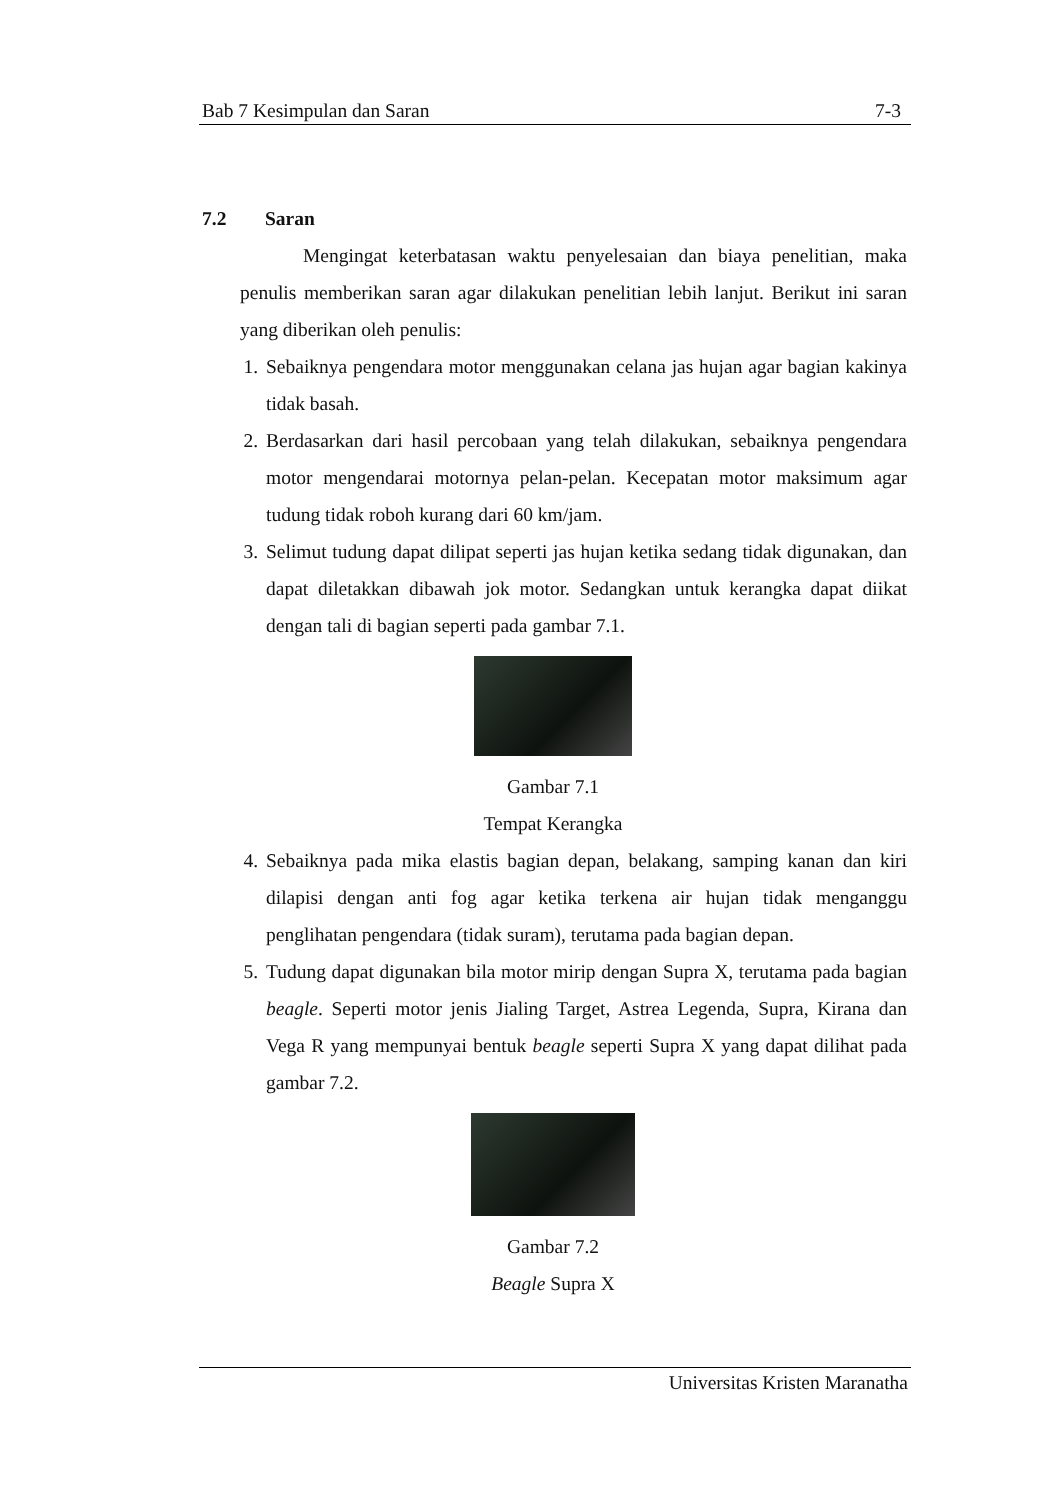Bab 7 Kesimpulan dan Saran 7-3
7.2 Saran
Mengingat keterbatasan waktu penyelesaian dan biaya penelitian, maka penulis memberikan saran agar dilakukan penelitian lebih lanjut. Berikut ini saran yang diberikan oleh penulis:
1. Sebaiknya pengendara motor menggunakan celana jas hujan agar bagian kakinya tidak basah.
2. Berdasarkan dari hasil percobaan yang telah dilakukan, sebaiknya pengendara motor mengendarai motornya pelan-pelan. Kecepatan motor maksimum agar tudung tidak roboh kurang dari 60 km/jam.
3. Selimut tudung dapat dilipat seperti jas hujan ketika sedang tidak digunakan, dan dapat diletakkan dibawah jok motor. Sedangkan untuk kerangka dapat diikat dengan tali di bagian seperti pada gambar 7.1.
Gambar 7.1
Tempat Kerangka
4. Sebaiknya pada mika elastis bagian depan, belakang, samping kanan dan kiri dilapisi dengan anti fog agar ketika terkena air hujan tidak menganggu penglihatan pengendara (tidak suram), terutama pada bagian depan.
5. Tudung dapat digunakan bila motor mirip dengan Supra X, terutama pada bagian beagle. Seperti motor jenis Jialing Target, Astrea Legenda, Supra, Kirana dan Vega R yang mempunyai bentuk beagle seperti Supra X yang dapat dilihat pada gambar 7.2.
Gambar 7.2
Beagle Supra X
Universitas Kristen Maranatha